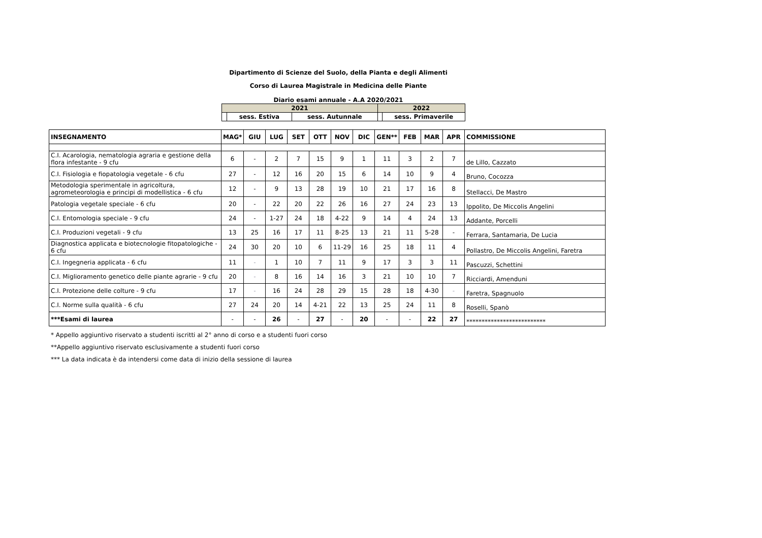Dipartimento di Scienze del Suolo, della Pianta e degli Alimenti
Corso di Laurea Magistrale in Medicina delle Piante
Diario esami annuale - A.A 2020/2021
| 2021 | | | 2022 | |
| | sess. Estiva | sess. Autunnale | | sess. Primaverile |
| INSEGNAMENTO | MAG* | GIU | LUG | SET | OTT | NOV | DIC | GEN** | FEB | MAR | APR | COMMISSIONE |
| --- | --- | --- | --- | --- | --- | --- | --- | --- | --- | --- | --- | --- |
| C.I. Acarologia, nematologia agraria e gestione della flora infestante - 9 cfu | 6 | - | 2 | 7 | 15 | 9 | 1 | 11 | 3 | 2 | 7 | de Lillo, Cazzato |
| C.I. Fisiologia e fiopatologia vegetale - 6 cfu | 27 | - | 12 | 16 | 20 | 15 | 6 | 14 | 10 | 9 | 4 | Bruno, Cocozza |
| Metodologia sperimentale in agricoltura, agrometeorologia e principi di modellistica - 6 cfu | 12 | - | 9 | 13 | 28 | 19 | 10 | 21 | 17 | 16 | 8 | Stellacci, De Mastro |
| Patologia vegetale speciale - 6 cfu | 20 | - | 22 | 20 | 22 | 26 | 16 | 27 | 24 | 23 | 13 | Ippolito, De Miccolis Angelini |
| C.I. Entomologia speciale - 9 cfu | 24 | - | 1-27 | 24 | 18 | 4-22 | 9 | 14 | 4 | 24 | 13 | Addante, Porcelli |
| C.I. Produzioni vegetali - 9 cfu | 13 | 25 | 16 | 17 | 11 | 8-25 | 13 | 21 | 11 | 5-28 | - | Ferrara, Santamaria, De Lucia |
| Diagnostica applicata e biotecnologie fitopatologiche - 6 cfu | 24 | 30 | 20 | 10 | 6 | 11-29 | 16 | 25 | 18 | 11 | 4 | Pollastro, De Miccolis Angelini, Faretra |
| C.I. Ingegneria applicata - 6 cfu | 11 | - | 1 | 10 | 7 | 11 | 9 | 17 | 3 | 3 | 11 | Pascuzzi, Schettini |
| C.I. Miglioramento genetico delle piante agrarie - 9 cfu | 20 | - | 8 | 16 | 14 | 16 | 3 | 21 | 10 | 10 | 7 | Ricciardi, Amenduni |
| C.I. Protezione delle colture - 9 cfu | 17 | - | 16 | 24 | 28 | 29 | 15 | 28 | 18 | 4-30 | - | Faretra, Spagnuolo |
| C.I. Norme sulla qualità - 6 cfu | 27 | 24 | 20 | 14 | 4-21 | 22 | 13 | 25 | 24 | 11 | 8 | Roselli, Spanò |
| ***Esami di laurea | - | - | 26 | - | 27 | - | 20 | - | - | 22 | 27 | ************************** |
* Appello aggiuntivo riservato a studenti iscritti al 2° anno di corso e a studenti fuori corso
**Appello aggiuntivo riservato esclusivamente a studenti fuori corso
*** La data indicata è da intendersi come data di inizio della sessione di laurea